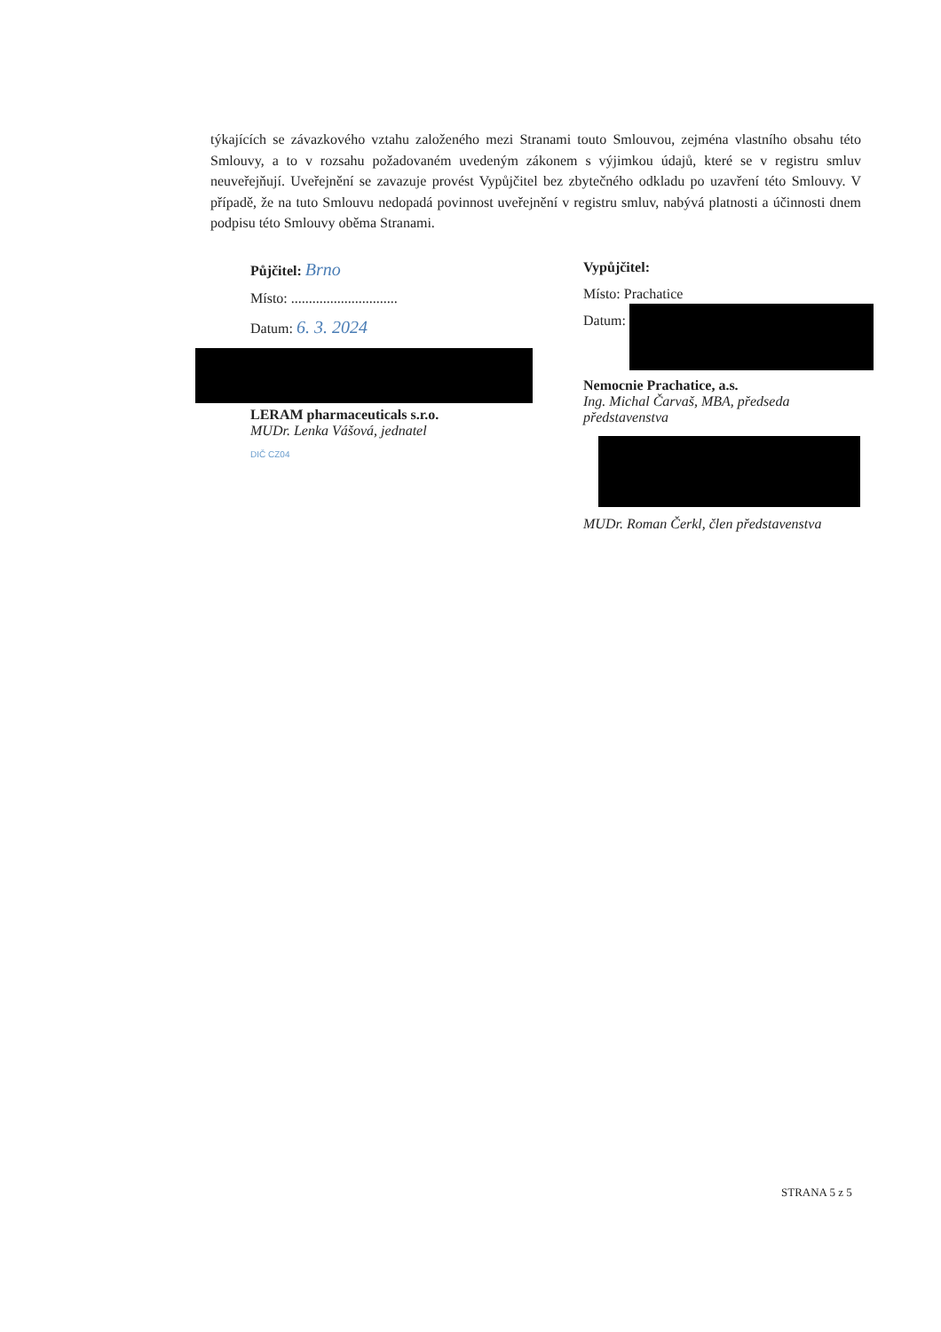týkajících se závazkového vztahu založeného mezi Stranami touto Smlouvou, zejména vlastního obsahu této Smlouvy, a to v rozsahu požadovaném uvedeným zákonem s výjimkou údajů, které se v registru smluv neuveřejňují. Uveřejnění se zavazuje provést Vypůjčitel bez zbytečného odkladu po uzavření této Smlouvy. V případě, že na tuto Smlouvu nedopadá povinnost uveřejnění v registru smluv, nabývá platnosti a účinnosti dnem podpisu této Smlouvy oběma Stranami.
Půjčitel: Brno
Místo: ..............................
Datum: 6. 3. 2024
LERAM pharmaceuticals s.r.o.
MUDr. Lenka Vášová, jednatel
DIČ CZ04
Vypůjčitel:
Místo: Prachatice
Datum:
Nemocnie Prachatice, a.s.
Ing. Michal Čarvaš, MBA, předseda představenstva
MUDr. Roman Čerkl, člen představenstva
STRANA 5 z 5